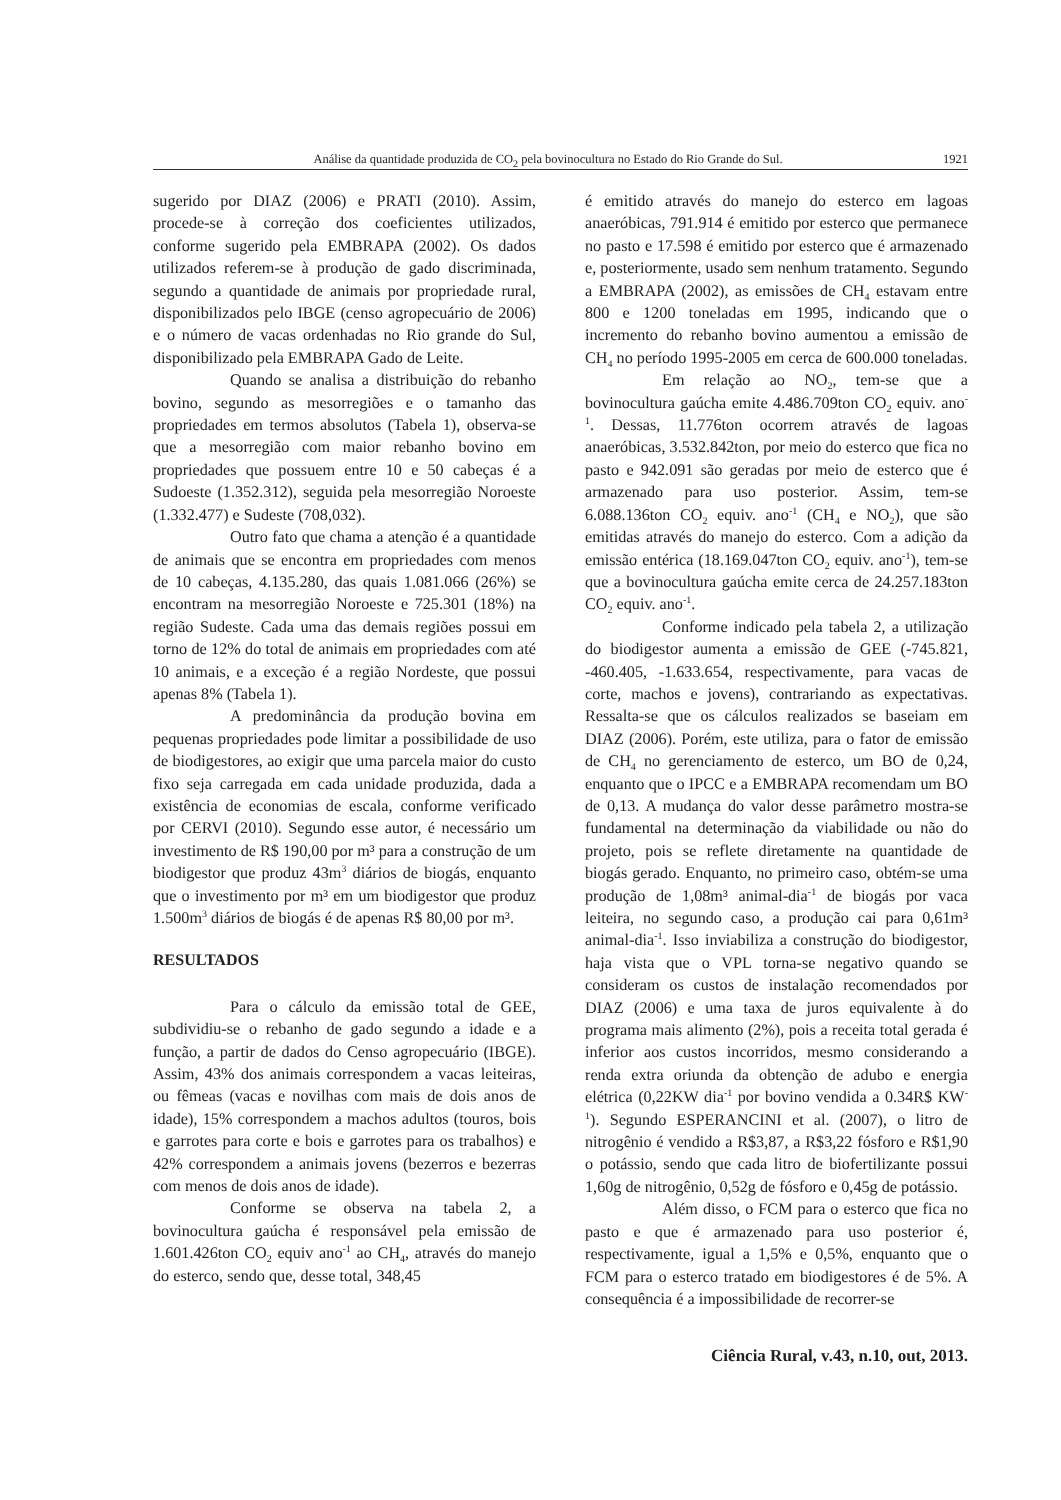Análise da quantidade produzida de CO<sub>2</sub> pela bovinocultura no Estado do Rio Grande do Sul. 1921
sugerido por DIAZ (2006) e PRATI (2010). Assim, procede-se à correção dos coeficientes utilizados, conforme sugerido pela EMBRAPA (2002). Os dados utilizados referem-se à produção de gado discriminada, segundo a quantidade de animais por propriedade rural, disponibilizados pelo IBGE (censo agropecuário de 2006) e o número de vacas ordenhadas no Rio grande do Sul, disponibilizado pela EMBRAPA Gado de Leite.
Quando se analisa a distribuição do rebanho bovino, segundo as mesorregiões e o tamanho das propriedades em termos absolutos (Tabela 1), observa-se que a mesorregião com maior rebanho bovino em propriedades que possuem entre 10 e 50 cabeças é a Sudoeste (1.352.312), seguida pela mesorregião Noroeste (1.332.477) e Sudeste (708,032).
Outro fato que chama a atenção é a quantidade de animais que se encontra em propriedades com menos de 10 cabeças, 4.135.280, das quais 1.081.066 (26%) se encontram na mesorregião Noroeste e 725.301 (18%) na região Sudeste. Cada uma das demais regiões possui em torno de 12% do total de animais em propriedades com até 10 animais, e a exceção é a região Nordeste, que possui apenas 8% (Tabela 1).
A predominância da produção bovina em pequenas propriedades pode limitar a possibilidade de uso de biodigestores, ao exigir que uma parcela maior do custo fixo seja carregada em cada unidade produzida, dada a existência de economias de escala, conforme verificado por CERVI (2010). Segundo esse autor, é necessário um investimento de R$ 190,00 por m³ para a construção de um biodigestor que produz 43m<sup>3</sup> diários de biogás, enquanto que o investimento por m³ em um biodigestor que produz 1.500m<sup>3</sup> diários de biogás é de apenas R$ 80,00 por m³.
RESULTADOS
Para o cálculo da emissão total de GEE, subdividiu-se o rebanho de gado segundo a idade e a função, a partir de dados do Censo agropecuário (IBGE). Assim, 43% dos animais correspondem a vacas leiteiras, ou fêmeas (vacas e novilhas com mais de dois anos de idade), 15% correspondem a machos adultos (touros, bois e garrotes para corte e bois e garrotes para os trabalhos) e 42% correspondem a animais jovens (bezerros e bezerras com menos de dois anos de idade).
Conforme se observa na tabela 2, a bovinocultura gaúcha é responsável pela emissão de 1.601.426ton CO<sub>2</sub> equiv ano<sup>-1</sup> ao CH<sub>4</sub>, através do manejo do esterco, sendo que, desse total, 348,45
é emitido através do manejo do esterco em lagoas anaeróbicas, 791.914 é emitido por esterco que permanece no pasto e 17.598 é emitido por esterco que é armazenado e, posteriormente, usado sem nenhum tratamento. Segundo a EMBRAPA (2002), as emissões de CH<sub>4</sub> estavam entre 800 e 1200 toneladas em 1995, indicando que o incremento do rebanho bovino aumentou a emissão de CH<sub>4</sub> no período 1995-2005 em cerca de 600.000 toneladas.
Em relação ao NO<sub>2</sub>, tem-se que a bovinocultura gaúcha emite 4.486.709ton CO<sub>2</sub> equiv. ano<sup>-1</sup>. Dessas, 11.776ton ocorrem através de lagoas anaeróbicas, 3.532.842ton, por meio do esterco que fica no pasto e 942.091 são geradas por meio de esterco que é armazenado para uso posterior. Assim, tem-se 6.088.136ton CO<sub>2</sub> equiv. ano<sup>-1</sup> (CH<sub>4</sub> e NO<sub>2</sub>), que são emitidas através do manejo do esterco. Com a adição da emissão entérica (18.169.047ton CO<sub>2</sub> equiv. ano<sup>-1</sup>), tem-se que a bovinocultura gaúcha emite cerca de 24.257.183ton CO<sub>2</sub> equiv. ano<sup>-1</sup>.
Conforme indicado pela tabela 2, a utilização do biodigestor aumenta a emissão de GEE (-745.821, -460.405, -1.633.654, respectivamente, para vacas de corte, machos e jovens), contrariando as expectativas. Ressalta-se que os cálculos realizados se baseiam em DIAZ (2006). Porém, este utiliza, para o fator de emissão de CH<sub>4</sub> no gerenciamento de esterco, um BO de 0,24, enquanto que o IPCC e a EMBRAPA recomendam um BO de 0,13. A mudança do valor desse parâmetro mostra-se fundamental na determinação da viabilidade ou não do projeto, pois se reflete diretamente na quantidade de biogás gerado. Enquanto, no primeiro caso, obtém-se uma produção de 1,08m³ animal-dia<sup>-1</sup> de biogás por vaca leiteira, no segundo caso, a produção cai para 0,61m³ animal-dia<sup>-1</sup>. Isso inviabiliza a construção do biodigestor, haja vista que o VPL torna-se negativo quando se consideram os custos de instalação recomendados por DIAZ (2006) e uma taxa de juros equivalente à do programa mais alimento (2%), pois a receita total gerada é inferior aos custos incorridos, mesmo considerando a renda extra oriunda da obtenção de adubo e energia elétrica (0,22KW dia<sup>-1</sup> por bovino vendida a 0.34R$ KW<sup>-1</sup>). Segundo ESPERANCINI et al. (2007), o litro de nitrogênio é vendido a R$3,87, a R$3,22 fósforo e R$1,90 o potássio, sendo que cada litro de biofertilizante possui 1,60g de nitrogênio, 0,52g de fósforo e 0,45g de potássio.
Além disso, o FCM para o esterco que fica no pasto e que é armazenado para uso posterior é, respectivamente, igual a 1,5% e 0,5%, enquanto que o FCM para o esterco tratado em biodigestores é de 5%. A consequência é a impossibilidade de recorrer-se
Ciência Rural, v.43, n.10, out, 2013.